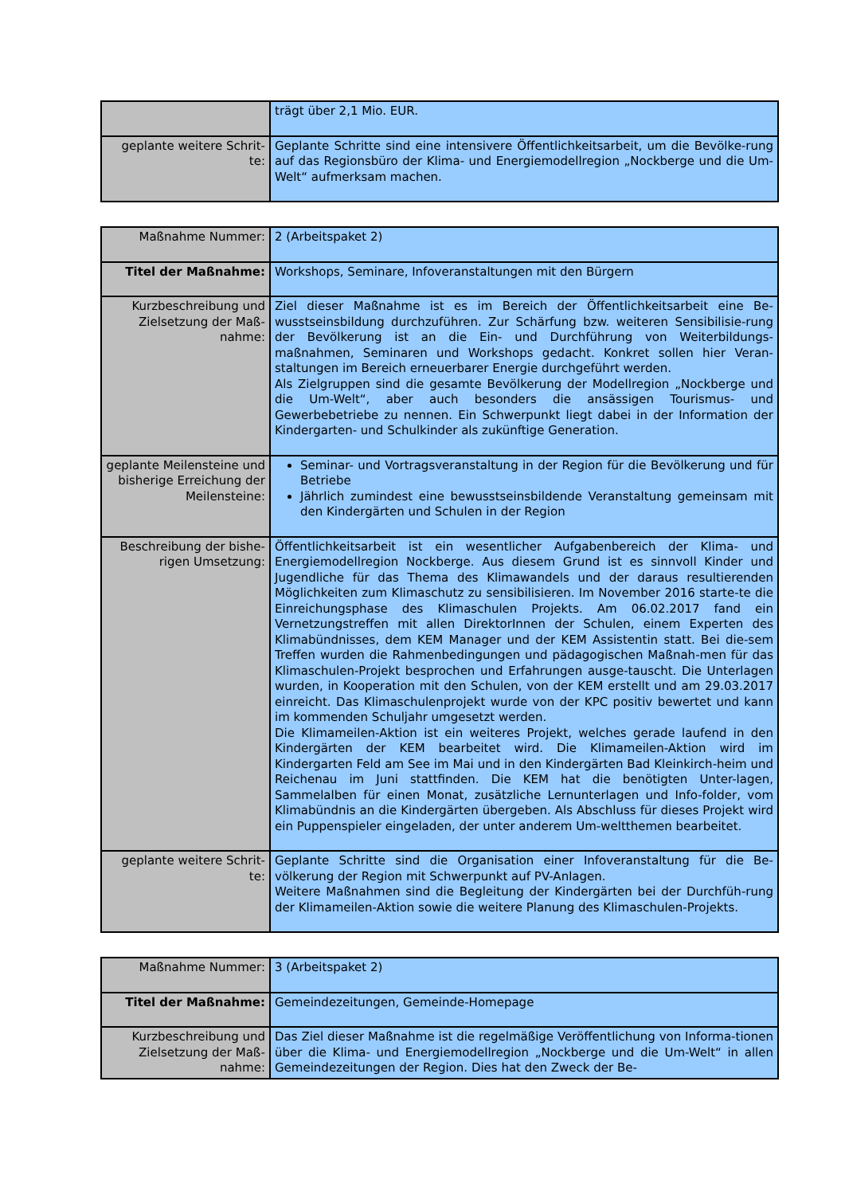| | trägt über 2,1 Mio. EUR. |
| geplante weitere Schrit-te: | Geplante Schritte sind eine intensivere Öffentlichkeitsarbeit, um die Bevölke-rung auf das Regionsbüro der Klima- und Energiemodellregion „Nockberge und die Um-Welt“ aufmerksam machen. |
| Maßnahme Nummer: | 2 (Arbeitspaket 2) |
| Titel der Maßnahme: | Workshops, Seminare, Infoveranstaltungen mit den Bürgern |
| Kurzbeschreibung und Zielsetzung der Maß-nahme: | Ziel dieser Maßnahme ist es im Bereich der Öffentlichkeitsarbeit eine Be-wusstseinsbildung durchzuführen. Zur Schärfung bzw. weiteren Sensibilisie-rung der Bevölkerung ist an die Ein- und Durchführung von Weiterbildungs-maßnahmen, Seminaren und Workshops gedacht. Konkret sollen hier Veran-staltungen im Bereich erneuerbarer Energie durchgeführt werden. Als Zielgruppen sind die gesamte Bevölkerung der Modellregion „Nockberge und die Um-Welt“, aber auch besonders die ansässigen Tourismus- und Gewerbebetriebe zu nennen. Ein Schwerpunkt liegt dabei in der Information der Kindergarten- und Schulkinder als zukünftige Generation. |
| geplante Meilensteine und bisherige Erreichung der Meilensteine: | Seminar- und Vortragsveranstaltung in der Region für die Bevölkerung und für Betriebe Jährlich zumindest eine bewusstseinsbildende Veranstaltung gemeinsam mit den Kindergärten und Schulen in der Region |
| Beschreibung der bishe-rigen Umsetzung: | Öffentlichkeitsarbeit ist ein wesentlicher Aufgabenbereich der Klima- und Energiemodellregion Nockberge. Aus diesem Grund ist es sinnvoll Kinder und Jugendliche für das Thema des Klimawandels und der daraus resultierenden Möglichkeiten zum Klimaschutz zu sensibilisieren. Im November 2016 starte-te die Einreichungsphase des Klimaschulen Projekts. Am 06.02.2017 fand ein Vernetzungstreffen mit allen DirektorInnen der Schulen, einem Experten des Klimabündnisses, dem KEM Manager und der KEM Assistentin statt. Bei die-sem Treffen wurden die Rahmenbedingungen und pädagogischen Maßnah-men für das Klimaschulen-Projekt besprochen und Erfahrungen ausge-tauscht. Die Unterlagen wurden, in Kooperation mit den Schulen, von der KEM erstellt und am 29.03.2017 einreicht. Das Klimaschulenprojekt wurde von der KPC positiv bewertet und kann im kommenden Schuljahr umgesetzt werden. Die Klimameilen-Aktion ist ein weiteres Projekt, welches gerade laufend in den Kindergärten der KEM bearbeitet wird. Die Klimameilen-Aktion wird im Kindergarten Feld am See im Mai und in den Kindergärten Bad Kleinkirch-heim und Reichenau im Juni stattfinden. Die KEM hat die benötigten Unter-lagen, Sammelalben für einen Monat, zusätzliche Lernunterlagen und Info-folder, vom Klimabündnis an die Kindergärten übergeben. Als Abschluss für dieses Projekt wird ein Puppenspieler eingeladen, der unter anderem Um-weltthemen bearbeitet. |
| geplante weitere Schrit-te: | Geplante Schritte sind die Organisation einer Infoveranstaltung für die Be-völkerung der Region mit Schwerpunkt auf PV-Anlagen. Weitere Maßnahmen sind die Begleitung der Kindergärten bei der Durchfüh-rung der Klimameilen-Aktion sowie die weitere Planung des Klimaschulen-Projekts. |
| Maßnahme Nummer: | 3 (Arbeitspaket 2) |
| Titel der Maßnahme: | Gemeindezeitungen, Gemeinde-Homepage |
| Kurzbeschreibung und Zielsetzung der Maß-nahme: | Das Ziel dieser Maßnahme ist die regelmäßige Veröffentlichung von Informa-tionen über die Klima- und Energiemodellregion „Nockberge und die Um-Welt“ in allen Gemeindezeitungen der Region. Dies hat den Zweck der Be- |